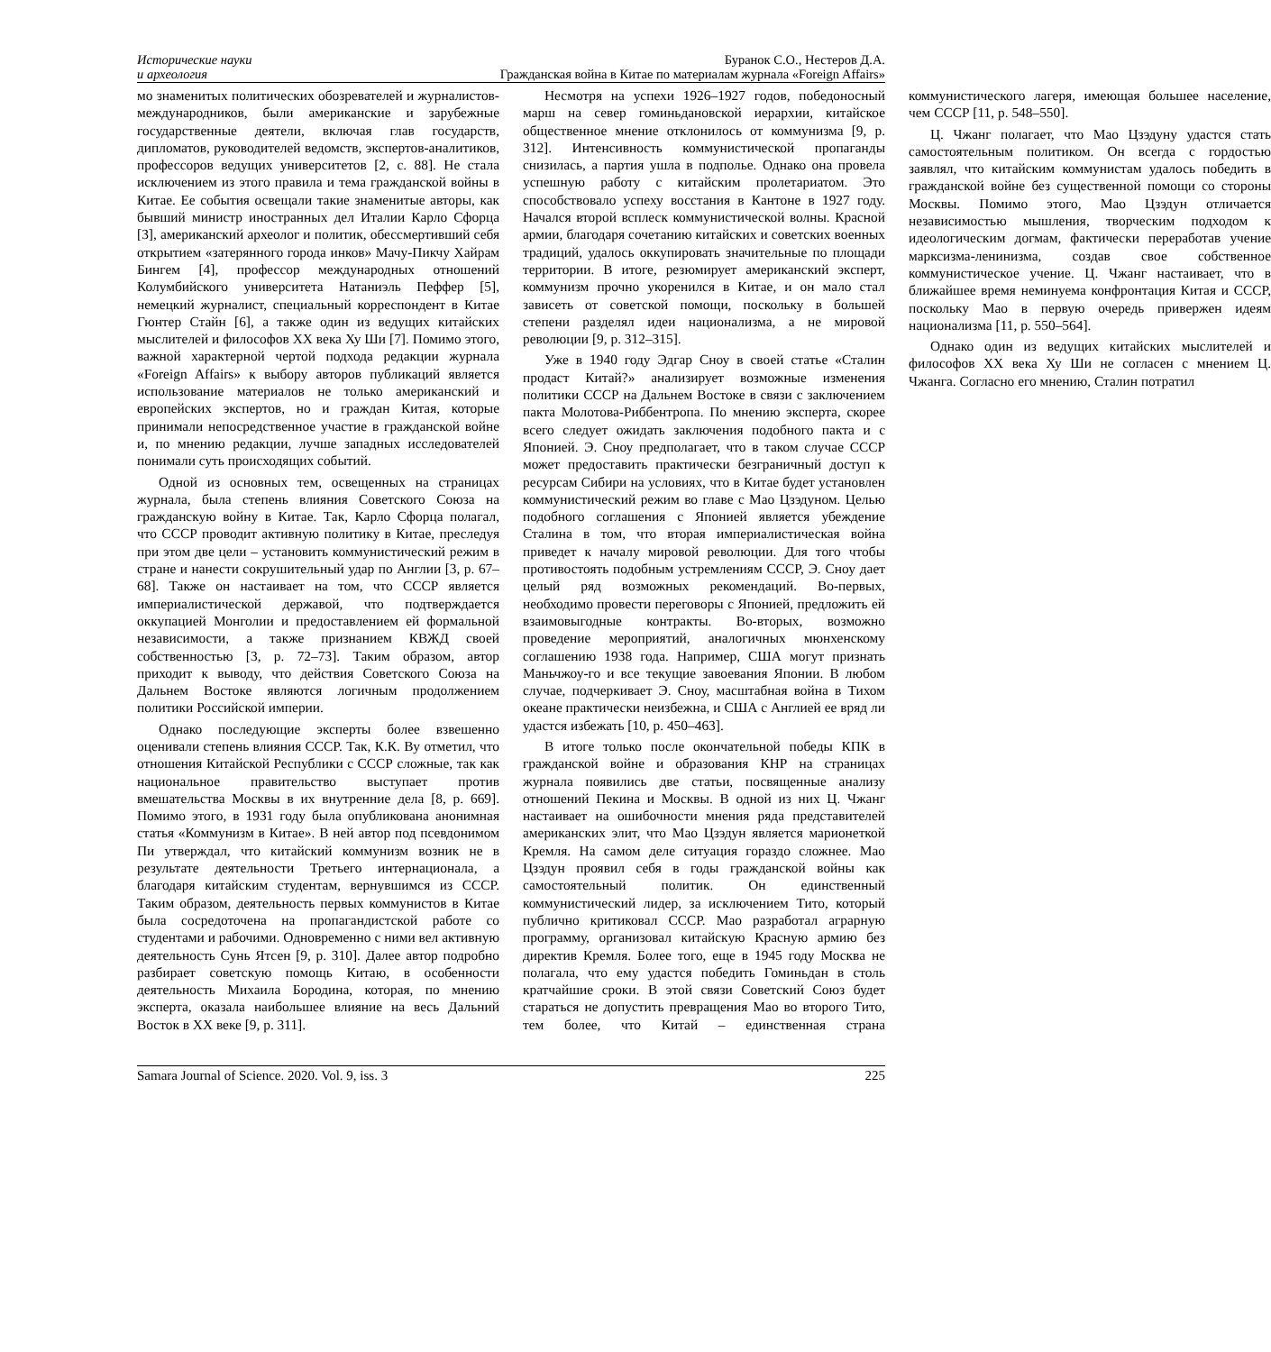Исторические науки
и археология
Буранок С.О., Нестеров Д.А.
Гражданская война в Китае по материалам журнала «Foreign Affairs»
мо знаменитых политических обозревателей и журналистов-международников, были американские и зарубежные государственные деятели, включая глав государств, дипломатов, руководителей ведомств, экспертов-аналитиков, профессоров ведущих университетов [2, с. 88]. Не стала исключением из этого правила и тема гражданской войны в Китае. Ее события освещали такие знаменитые авторы, как бывший министр иностранных дел Италии Карло Сфорца [3], американский археолог и политик, обессмертивший себя открытием «затерянного города инков» Мачу-Пикчу Хайрам Бингем [4], профессор международных отношений Колумбийского университета Натаниэль Пеффер [5], немецкий журналист, специальный корреспондент в Китае Гюнтер Стайн [6], а также один из ведущих китайских мыслителей и философов XX века Ху Ши [7]. Помимо этого, важной характерной чертой подхода редакции журнала «Foreign Affairs» к выбору авторов публикаций является использование материалов не только американский и европейских экспертов, но и граждан Китая, которые принимали непосредственное участие в гражданской войне и, по мнению редакции, лучше западных исследователей понимали суть происходящих событий.
Одной из основных тем, освещенных на страницах журнала, была степень влияния Советского Союза на гражданскую войну в Китае. Так, Карло Сфорца полагал, что СССР проводит активную политику в Китае, преследуя при этом две цели – установить коммунистический режим в стране и нанести сокрушительный удар по Англии [3, p. 67–68]. Также он настаивает на том, что СССР является империалистической державой, что подтверждается оккупацией Монголии и предоставлением ей формальной независимости, а также признанием КВЖД своей собственностью [3, p. 72–73]. Таким образом, автор приходит к выводу, что действия Советского Союза на Дальнем Востоке являются логичным продолжением политики Российской империи.
Однако последующие эксперты более взвешенно оценивали степень влияния СССР. Так, К.К. Ву отметил, что отношения Китайской Республики с СССР сложные, так как национальное правительство выступает против вмешательства Москвы в их внутренние дела [8, p. 669]. Помимо этого, в 1931 году была опубликована анонимная статья «Коммунизм в Китае». В ней автор под псевдонимом Пи утверждал, что китайский коммунизм возник не в результате деятельности Третьего интернационала, а благодаря китайским студентам, вернувшимся из СССР. Таким образом, деятельность первых коммунистов в Китае была сосредоточена на пропагандистской работе со студентами и рабочими. Одновременно с ними вел активную деятельность Сунь Ятсен [9, p. 310]. Далее автор подробно разбирает советскую помощь Китаю, в особенности деятельность Михаила Бородина, которая, по мнению эксперта, оказала наибольшее влияние на весь Дальний Восток в XX веке [9, p. 311].
Несмотря на успехи 1926–1927 годов, победоносный марш на север гоминьдановской иерархии, китайское общественное мнение отклонилось от коммунизма [9, p. 312]. Интенсивность коммунистической пропаганды снизилась, а партия ушла в подполье. Однако она провела успешную работу с китайским пролетариатом. Это способствовало успеху восстания в Кантоне в 1927 году. Начался второй всплеск коммунистической волны. Красной армии, благодаря сочетанию китайских и советских военных традиций, удалось оккупировать значительные по площади территории. В итоге, резюмирует американский эксперт, коммунизм прочно укоренился в Китае, и он мало стал зависеть от советской помощи, поскольку в большей степени разделял идеи национализма, а не мировой революции [9, p. 312–315].
Уже в 1940 году Эдгар Сноу в своей статье «Сталин продаст Китай?» анализирует возможные изменения политики СССР на Дальнем Востоке в связи с заключением пакта Молотова-Риббентропа. По мнению эксперта, скорее всего следует ожидать заключения подобного пакта и с Японией. Э. Сноу предполагает, что в таком случае СССР может предоставить практически безграничный доступ к ресурсам Сибири на условиях, что в Китае будет установлен коммунистический режим во главе с Мао Цзэдуном. Целью подобного соглашения с Японией является убеждение Сталина в том, что вторая империалистическая война приведет к началу мировой революции. Для того чтобы противостоять подобным устремлениям СССР, Э. Сноу дает целый ряд возможных рекомендаций. Во-первых, необходимо провести переговоры с Японией, предложить ей взаимовыгодные контракты. Во-вторых, возможно проведение мероприятий, аналогичных мюнхенскому соглашению 1938 года. Например, США могут признать Маньчжоу-го и все текущие завоевания Японии. В любом случае, подчеркивает Э. Сноу, масштабная война в Тихом океане практически неизбежна, и США с Англией ее вряд ли удастся избежать [10, p. 450–463].
В итоге только после окончательной победы КПК в гражданской войне и образования КНР на страницах журнала появились две статьи, посвященные анализу отношений Пекина и Москвы. В одной из них Ц. Чжанг настаивает на ошибочности мнения ряда представителей американских элит, что Мао Цзэдун является марионеткой Кремля. На самом деле ситуация гораздо сложнее. Мао Цзэдун проявил себя в годы гражданской войны как самостоятельный политик. Он единственный коммунистический лидер, за исключением Тито, который публично критиковал СССР. Мао разработал аграрную программу, организовал китайскую Красную армию без директив Кремля. Более того, еще в 1945 году Москва не полагала, что ему удастся победить Гоминьдан в столь кратчайшие сроки. В этой связи Советский Союз будет стараться не допустить превращения Мао во второго Тито, тем более, что Китай – единственная страна коммунистического лагеря, имеющая большее население, чем СССР [11, p. 548–550].
Ц. Чжанг полагает, что Мао Цзэдуну удастся стать самостоятельным политиком. Он всегда с гордостью заявлял, что китайским коммунистам удалось победить в гражданской войне без существенной помощи со стороны Москвы. Помимо этого, Мао Цзэдун отличается независимостью мышления, творческим подходом к идеологическим догмам, фактически переработав учение марксизма-ленинизма, создав свое собственное коммунистическое учение. Ц. Чжанг настаивает, что в ближайшее время неминуема конфронтация Китая и СССР, поскольку Мао в первую очередь привержен идеям национализма [11, p. 550–564].
Однако один из ведущих китайских мыслителей и философов XX века Ху Ши не согласен с мнением Ц. Чжанга. Согласно его мнению, Сталин потратил
Samara Journal of Science. 2020. Vol. 9, iss. 3 225